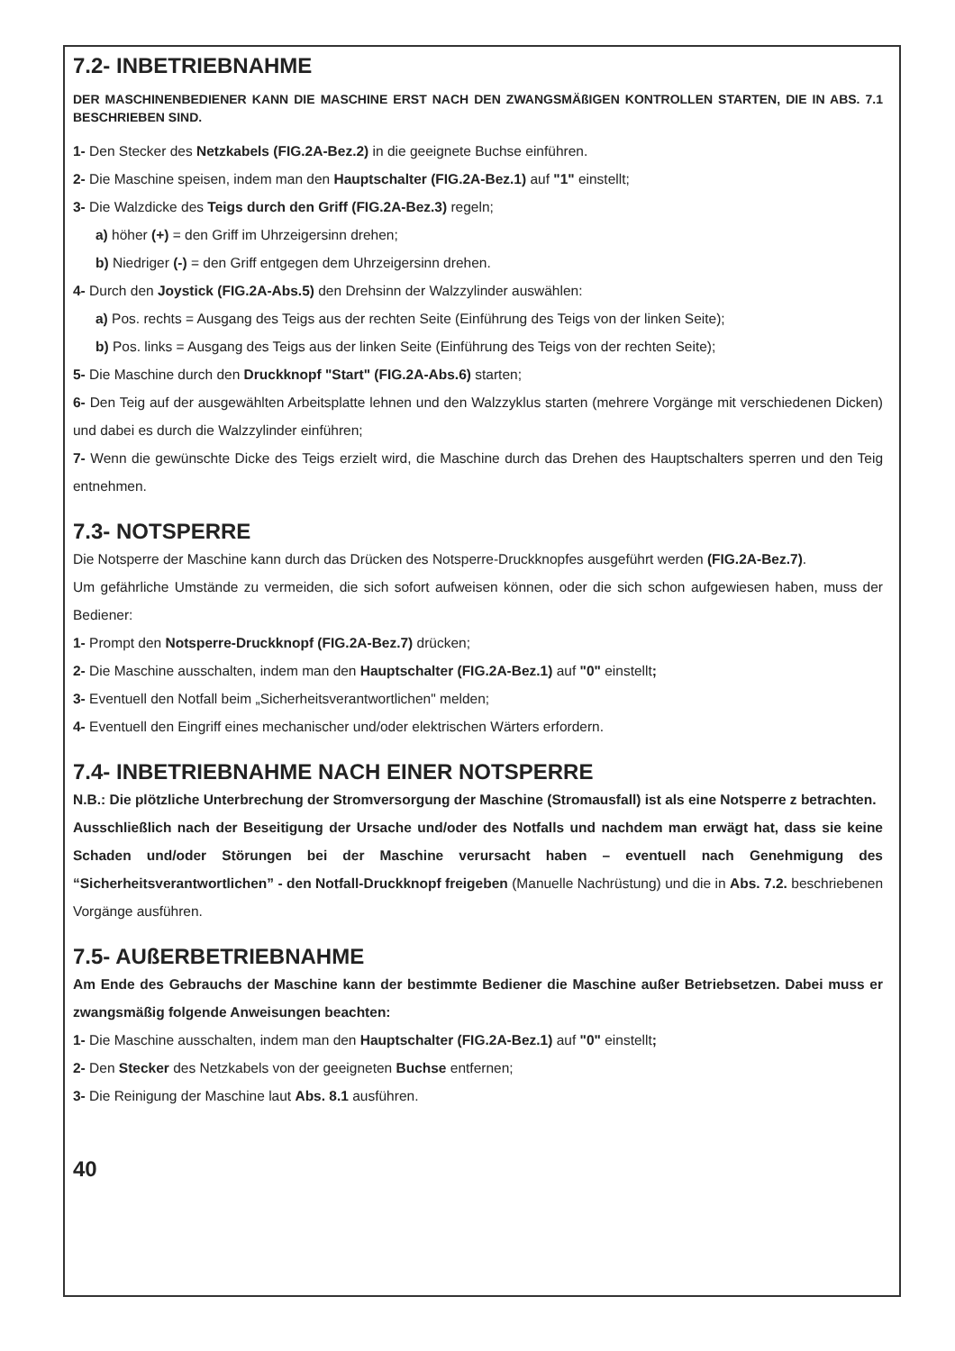7.2- INBETRIEBNAHME
DER MASCHINENBEDIENER KANN DIE MASCHINE ERST NACH DEN ZWANGSMÄßIGEN KONTROLLEN STARTEN, DIE IN ABS. 7.1 BESCHRIEBEN SIND.
1- Den Stecker des Netzkabels (FIG.2A-Bez.2) in die geeignete Buchse einführen.
2- Die Maschine speisen, indem man den Hauptschalter (FIG.2A-Bez.1) auf "1" einstellt;
3- Die Walzdicke des Teigs durch den Griff (FIG.2A-Bez.3) regeln;
a) höher (+) = den Griff im Uhrzeigersinn drehen;
b) Niedriger (-) = den Griff entgegen dem Uhrzeigersinn drehen.
4- Durch den Joystick (FIG.2A-Abs.5) den Drehsinn der Walzzylinder auswählen:
a) Pos. rechts = Ausgang des Teigs aus der rechten Seite (Einführung des Teigs von der linken Seite);
b) Pos. links = Ausgang des Teigs aus der linken Seite (Einführung des Teigs von der rechten Seite);
5- Die Maschine durch den Druckknopf "Start" (FIG.2A-Abs.6) starten;
6- Den Teig auf der ausgewählten Arbeitsplatte lehnen und den Walzzyklus starten (mehrere Vorgänge mit verschiedenen Dicken) und dabei es durch die Walzzylinder einführen;
7- Wenn die gewünschte Dicke des Teigs erzielt wird, die Maschine durch das Drehen des Hauptschalters sperren und den Teig entnehmen.
7.3- NOTSPERRE
Die Notsperre der Maschine kann durch das Drücken des Notsperre-Druckknopfes ausgeführt werden (FIG.2A-Bez.7).
Um gefährliche Umstände zu vermeiden, die sich sofort aufweisen können, oder die sich schon aufgewiesen haben, muss der Bediener:
1- Prompt den Notsperre-Druckknopf (FIG.2A-Bez.7) drücken;
2- Die Maschine ausschalten, indem man den Hauptschalter (FIG.2A-Bez.1) auf "0" einstellt;
3- Eventuell den Notfall beim „Sicherheitsverantwortlichen" melden;
4- Eventuell den Eingriff eines mechanischer und/oder elektrischen Wärters erfordern.
7.4- INBETRIEBNAHME NACH EINER NOTSPERRE
N.B.: Die plötzliche Unterbrechung der Stromversorgung der Maschine (Stromausfall) ist als eine Notsperre z betrachten.
Ausschließlich nach der Beseitigung der Ursache und/oder des Notfalls und nachdem man erwägt hat, dass sie keine Schaden und/oder Störungen bei der Maschine verursacht haben – eventuell nach Genehmigung des “Sicherheitsverantwortlichen” - den Notfall-Druckknopf freigeben (Manuelle Nachrüstung) und die in Abs. 7.2. beschriebenen Vorgänge ausführen.
7.5- AUßERBETRIEBNAHME
Am Ende des Gebrauchs der Maschine kann der bestimmte Bediener die Maschine außer Betriebsetzen. Dabei muss er zwangsmäßig folgende Anweisungen beachten:
1- Die Maschine ausschalten, indem man den Hauptschalter (FIG.2A-Bez.1) auf "0" einstellt;
2- Den Stecker des Netzkabels von der geeigneten Buchse entfernen;
3- Die Reinigung der Maschine laut Abs. 8.1 ausführen.
40